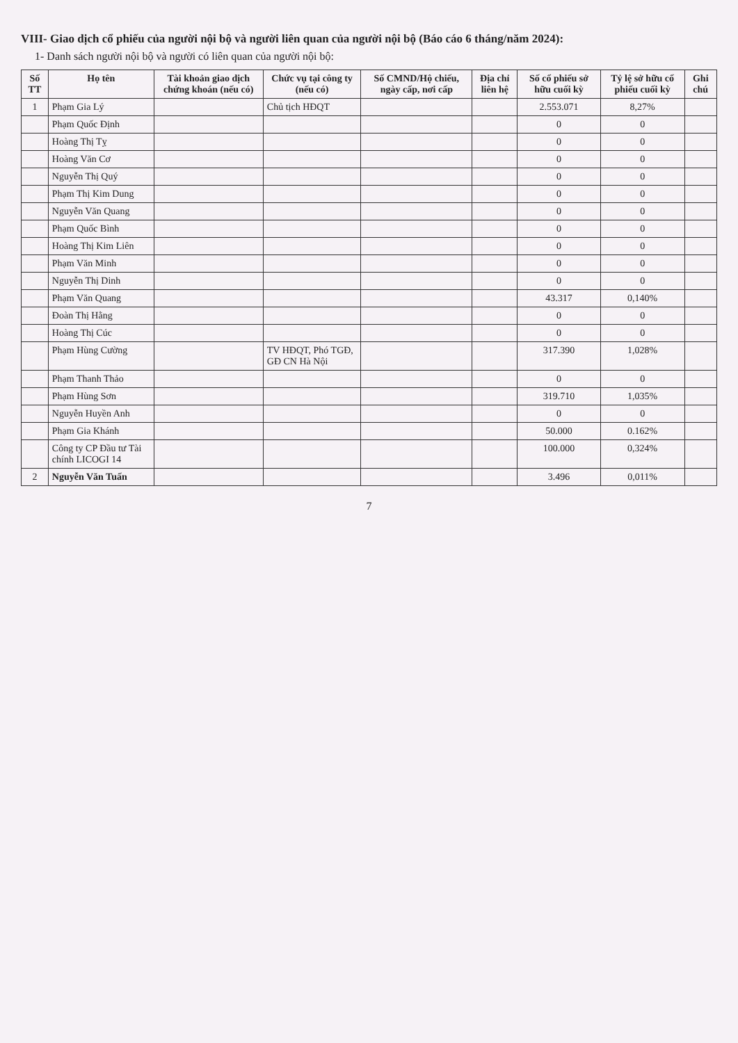VIII- Giao dịch cổ phiếu của người nội bộ và người liên quan của người nội bộ (Báo cáo 6 tháng/năm 2024):
1- Danh sách người nội bộ và người có liên quan của người nội bộ:
| Số TT | Họ tên | Tài khoản giao dịch chứng khoán (nếu có) | Chức vụ tại công ty (nếu có) | Số CMND/Hộ chiếu, ngày cấp, nơi cấp | Địa chỉ liên hệ | Số cổ phiếu sở hữu cuối kỳ | Tỷ lệ sở hữu cổ phiếu cuối kỳ | Ghi chú |
| --- | --- | --- | --- | --- | --- | --- | --- | --- |
| 1 | Phạm Gia Lý | | Chủ tịch HĐQT | | | 2.553.071 | 8,27% | |
| | Phạm Quốc Định | | | | | 0 | 0 | |
| | Hoàng Thị Tỵ | | | | | 0 | 0 | |
| | Hoàng Văn Cơ | | | | | 0 | 0 | |
| | Nguyễn Thị Quý | | | | | 0 | 0 | |
| | Phạm Thị Kim Dung | | | | | 0 | 0 | |
| | Nguyễn Văn Quang | | | | | 0 | 0 | |
| | Phạm Quốc Bình | | | | | 0 | 0 | |
| | Hoàng Thị Kim Liên | | | | | 0 | 0 | |
| | Phạm Văn Minh | | | | | 0 | 0 | |
| | Nguyễn Thị Dinh | | | | | 0 | 0 | |
| | Phạm Văn Quang | | | | | 43.317 | 0,140% | |
| | Đoàn Thị Hằng | | | | | 0 | 0 | |
| | Hoàng Thị Cúc | | | | | 0 | 0 | |
| | Phạm Hùng Cường | | TV HĐQT, Phó TGĐ, GĐ CN Hà Nội | | | 317.390 | 1,028% | |
| | Phạm Thanh Thảo | | | | | 0 | 0 | |
| | Phạm Hùng Sơn | | | | | 319.710 | 1,035% | |
| | Nguyễn Huyền Anh | | | | | 0 | 0 | |
| | Phạm Gia Khánh | | | | | 50.000 | 0.162% | |
| | Công ty CP Đầu tư Tài chính LICOGI 14 | | | | | 100.000 | 0,324% | |
| 2 | Nguyễn Văn Tuấn | | | | | 3.496 | 0,011% | |
7